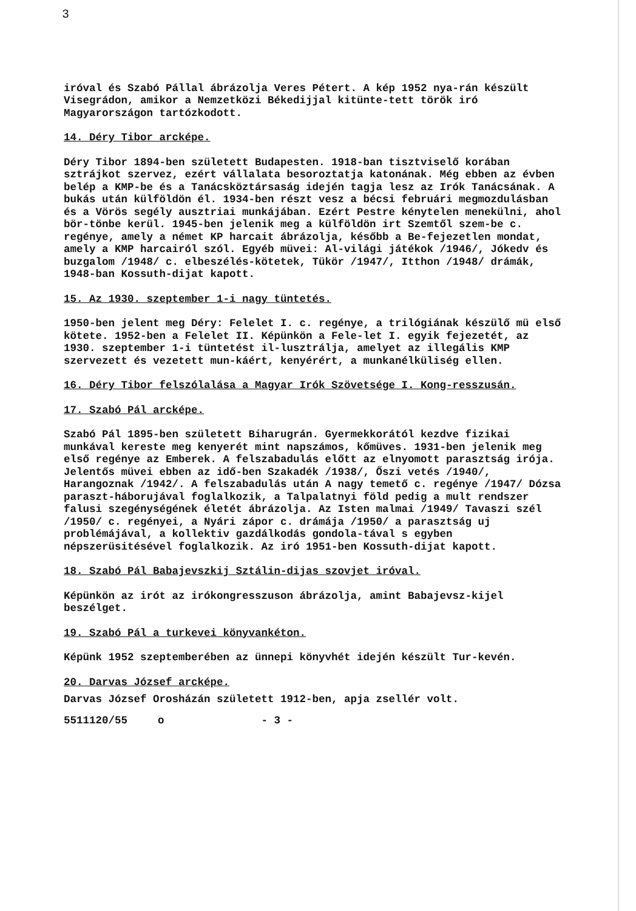3
iróval és Szabó Pállal ábrázolja Veres Pétert. A kép 1952 nya-rán készült Visegrádon, amikor a Nemzetközi Békedijjal kitünte-tett török iró Magyarországon tartózkodott.
14. Déry Tibor arcképe.
Déry Tibor 1894-ben született Budapesten. 1918-ban tisztviselő korában sztrájkot szervez, ezért vállalata besoroztatja katonának. Még ebben az évben belép a KMP-be és a Tanácsköztársaság idején tagja lesz az Irók Tanácsának. A bukás után külföldön él. 1934-ben részt vesz a bécsi februári megmozdulásban és a Vörös segély ausztriai munkájában. Ezért Pestre kénytelen menekülni, ahol bör-tönbe kerül. 1945-ben jelenik meg a külföldön irt Szemtől szem-be c. regénye, amely a német KP harcait ábrázolja, később a Be-fejezetlen mondat, amely a KMP harcairól szól. Egyéb müvei: Al-világi játékok /1946/, Jókedv és buzgalom /1948/ c. elbeszélés-kötetek, Tükör /1947/, Itthon /1948/ drámák, 1948-ban Kossuth-dijat kapott.
15. Az 1930. szeptember 1-i nagy tüntetés.
1950-ben jelent meg Déry: Felelet I. c. regénye, a trilógiának készülő mü első kötete. 1952-ben a Felelet II. Képünkön a Fele-let I. egyik fejezetét, az 1930. szeptember 1-i tüntetést il-lusztrálja, amelyet az illegális KMP szervezett és vezetett mun-káért, kenyérért, a munkanélküliség ellen.
16. Déry Tibor felszólalása a Magyar Irók Szövetsége I. Kong-resszusán.
17. Szabó Pál arcképe.
Szabó Pál 1895-ben született Biharugrán. Gyermekkorától kezdve fizikai munkával kereste meg kenyerét mint napszámos, kőmüves. 1931-ben jelenik meg első regénye az Emberek. A felszabadulás előtt az elnyomott parasztság irója. Jelentős müvei ebben az idő-ben Szakadék /1938/, Őszi vetés /1940/, Harangoznak /1942/. A felszabadulás után A nagy temető c. regénye /1947/ Dózsa paraszt-háborujával foglalkozik, a Talpalatnyi föld pedig a mult rendszer falusi szegénységének életét ábrázolja. Az Isten malmai /1949/ Tavaszi szél /1950/ c. regényei, a Nyári zápor c. drámája /1950/ a parasztság uj problémájával, a kollektiv gazdálkodás gondola-tával s egyben népszerüsitésével foglalkozik. Az iró 1951-ben Kossuth-dijat kapott.
18. Szabó Pál Babajevszkij Sztálin-dijas szovjet iróval.
Képünkön az irót az irókongresszuson ábrázolja, amint Babajevsz-kijel beszélget.
19. Szabó Pál a turkevei könyvankéton.
Képünk 1952 szeptemberében az ünnepi könyvhét idején készült Tur-kevén.
20. Darvas József arcképe.
Darvas József Orosházán született 1912-ben, apja zsellér volt.
5511120/55 o - 3 -